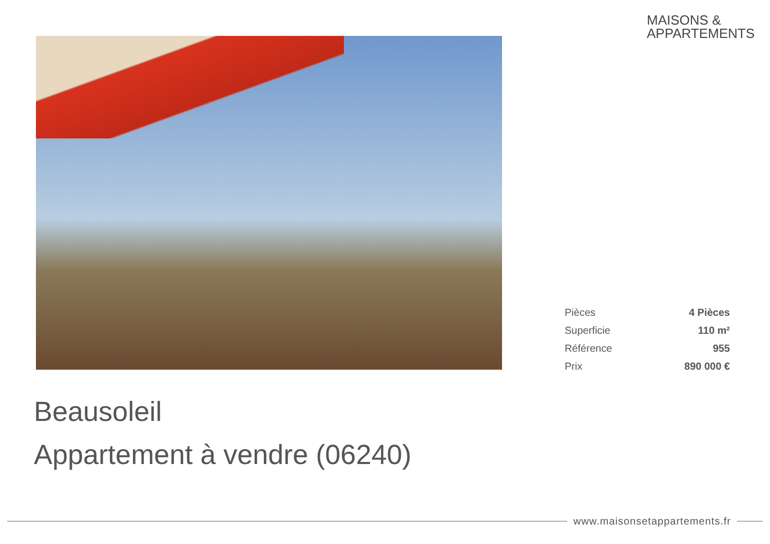MAISONS &
APPARTEMENTS
| Pièces | 4 Pièces |
| Superficie | 110 m² |
| Référence | 955 |
| Prix | 890 000 € |
Beausoleil
Appartement à vendre (06240)
www.maisonsetappartements.fr